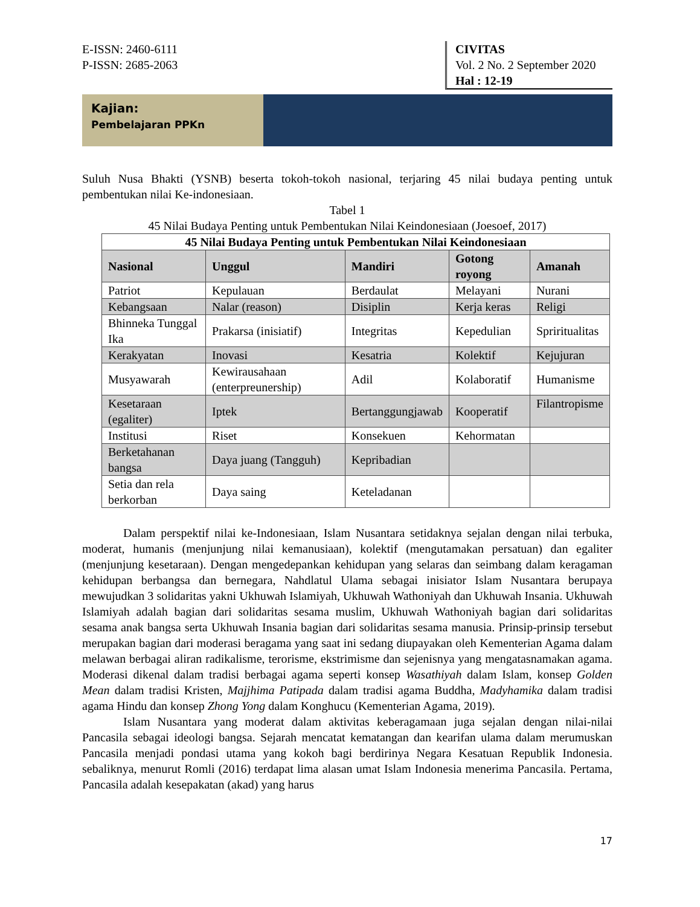E-ISSN: 2460-6111
P-ISSN: 2685-2063
CIVITAS
Vol. 2 No. 2 September 2020
Hal : 12-19
Kajian:
Pembelajaran PPKn
Suluh Nusa Bhakti (YSNB) beserta tokoh-tokoh nasional, terjaring 45 nilai budaya penting untuk pembentukan nilai Ke-indonesiaan.
Tabel 1
45 Nilai Budaya Penting untuk Pembentukan Nilai Keindonesiaan (Joesoef, 2017)
| 45 Nilai Budaya Penting untuk Pembentukan Nilai Keindonesiaan | | | | |
| --- | --- | --- | --- | --- |
| Nasional | Unggul | Mandiri | Gotong royong | Amanah |
| Patriot | Kepulauan | Berdaulat | Melayani | Nurani |
| Kebangsaan | Nalar (reason) | Disiplin | Kerja keras | Religi |
| Bhinneka Tunggal Ika | Prakarsa (inisiatif) | Integritas | Kepedulian | Spriritualitas |
| Kerakyatan | Inovasi | Kesatria | Kolektif | Kejujuran |
| Musyawarah | Kewirausahaan (enterpreunership) | Adil | Kolaboratif | Humanisme |
| Kesetaraan (egaliter) | Iptek | Bertanggungjawab | Kooperatif | Filantropisme |
| Institusi | Riset | Konsekuen | Kehormatan | |
| Berketahanan bangsa | Daya juang (Tangguh) | Kepribadian | | |
| Setia dan rela berkorban | Daya saing | Keteladanan | | |
Dalam perspektif nilai ke-Indonesiaan, Islam Nusantara setidaknya sejalan dengan nilai terbuka, moderat, humanis (menjunjung nilai kemanusiaan), kolektif (mengutamakan persatuan) dan egaliter (menjunjung kesetaraan). Dengan mengedepankan kehidupan yang selaras dan seimbang dalam keragaman kehidupan berbangsa dan bernegara, Nahdlatul Ulama sebagai inisiator Islam Nusantara berupaya mewujudkan 3 solidaritas yakni Ukhuwah Islamiyah, Ukhuwah Wathoniyah dan Ukhuwah Insania. Ukhuwah Islamiyah adalah bagian dari solidaritas sesama muslim, Ukhuwah Wathoniyah bagian dari solidaritas sesama anak bangsa serta Ukhuwah Insania bagian dari solidaritas sesama manusia. Prinsip-prinsip tersebut merupakan bagian dari moderasi beragama yang saat ini sedang diupayakan oleh Kementerian Agama dalam melawan berbagai aliran radikalisme, terorisme, ekstrimisme dan sejenisnya yang mengatasnamakan agama. Moderasi dikenal dalam tradisi berbagai agama seperti konsep Wasathiyah dalam Islam, konsep Golden Mean dalam tradisi Kristen, Majjhima Patipada dalam tradisi agama Buddha, Madyhamika dalam tradisi agama Hindu dan konsep Zhong Yong dalam Konghucu (Kementerian Agama, 2019).
Islam Nusantara yang moderat dalam aktivitas keberagamaan juga sejalan dengan nilai-nilai Pancasila sebagai ideologi bangsa. Sejarah mencatat kematangan dan kearifan ulama dalam merumuskan Pancasila menjadi pondasi utama yang kokoh bagi berdirinya Negara Kesatuan Republik Indonesia. sebaliknya, menurut Romli (2016) terdapat lima alasan umat Islam Indonesia menerima Pancasila. Pertama, Pancasila adalah kesepakatan (akad) yang harus
17